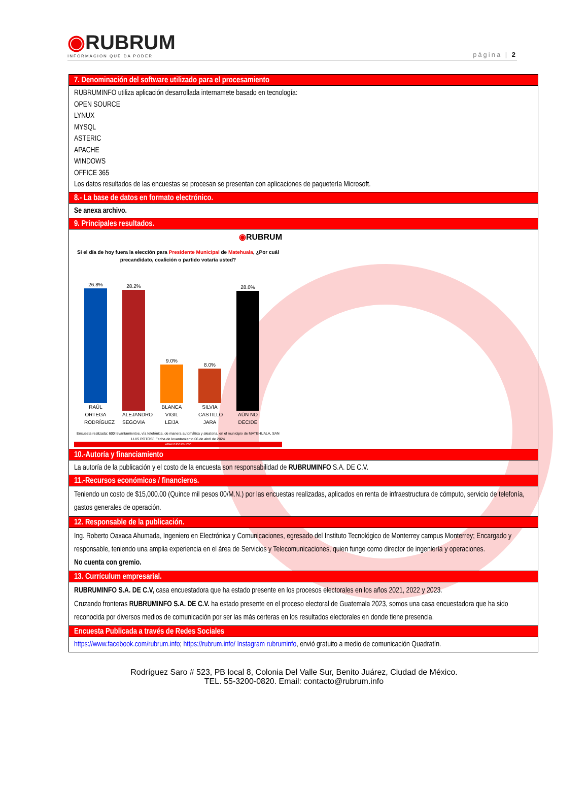◉RUBRUM
INFORMACIÓN QUE DA PODER
página | 2
| 7. Denominación del software utilizado para el procesamiento |
| --- |
| RUBRUMINFO utiliza aplicación desarrollada internamete basado en tecnología: OPEN SOURCE LYNUX MYSQL ASTERIC APACHE WINDOWS OFFICE 365 Los datos resultados de las encuestas se procesan se presentan con aplicaciones de paquetería Microsoft. |
| 8.- La base de datos en formato electrónico. |
| Se anexa archivo. |
| 9. Principales resultados. |
| ◉ RUBRUM Si el día de hoy fuera la elección para Presidente Municipal de Matehuala , ¿Por cuál precandidato, coalición o partido votaría usted? 26.8% RAÚL ORTEGA RODRÍGUEZ 28.2% ALEJANDRO SEGOVIA 9.0% BLANCA VIGIL LEIJA 8.0% SILVIA CASTILLO JARA 28.0% AÚN NO DECIDE Encuesta realizada: 600 levantamientos, vía telefónica, de manera automática y aleatoria, en el municipio de MATEHUALA, SAN LUIS POTOSÍ. Fecha de levantamiento 06 de abril de 2024 www.rubrum.info |
| 10.-Autoría y financiamiento |
| La autoría de la publicación y el costo de la encuesta son responsabilidad de RUBRUMINFO S.A. DE C.V. |
| 11.-Recursos económicos / financieros. |
| Teniendo un costo de $15,000.00 (Quince mil pesos 00/M.N.) por las encuestas realizadas, aplicados en renta de infraestructura de cómputo, servicio de telefonía, gastos generales de operación. |
| 12. Responsable de la publicación. |
| Ing. Roberto Oaxaca Ahumada, Ingeniero en Electrónica y Comunicaciones, egresado del Instituto Tecnológico de Monterrey campus Monterrey; Encargado y responsable, teniendo una amplia experiencia en el área de Servicios y Telecomunicaciones, quien funge como director de ingeniería y operaciones. No cuenta con gremio. |
| 13. Currículum empresarial. |
| RUBRUMINFO S.A. DE C.V, casa encuestadora que ha estado presente en los procesos electorales en los años 2021, 2022 y 2023. Cruzando fronteras RUBRUMINFO S.A. DE C.V. ha estado presente en el proceso electoral de Guatemala 2023, somos una casa encuestadora que ha sido reconocida por diversos medios de comunicación por ser las más certeras en los resultados electorales en donde tiene presencia. |
| Encuesta Publicada a través de Redes Sociales |
| https://www.facebook.com/rubrum.info ; https://rubrum.info/ Instagram rubruminfo , envió gratuito a medio de comunicación Quadratín. |
Rodríguez Saro # 523, PB local 8, Colonia Del Valle Sur, Benito Juárez, Ciudad de México.
TEL. 55-3200-0820. Email: contacto@rubrum.info